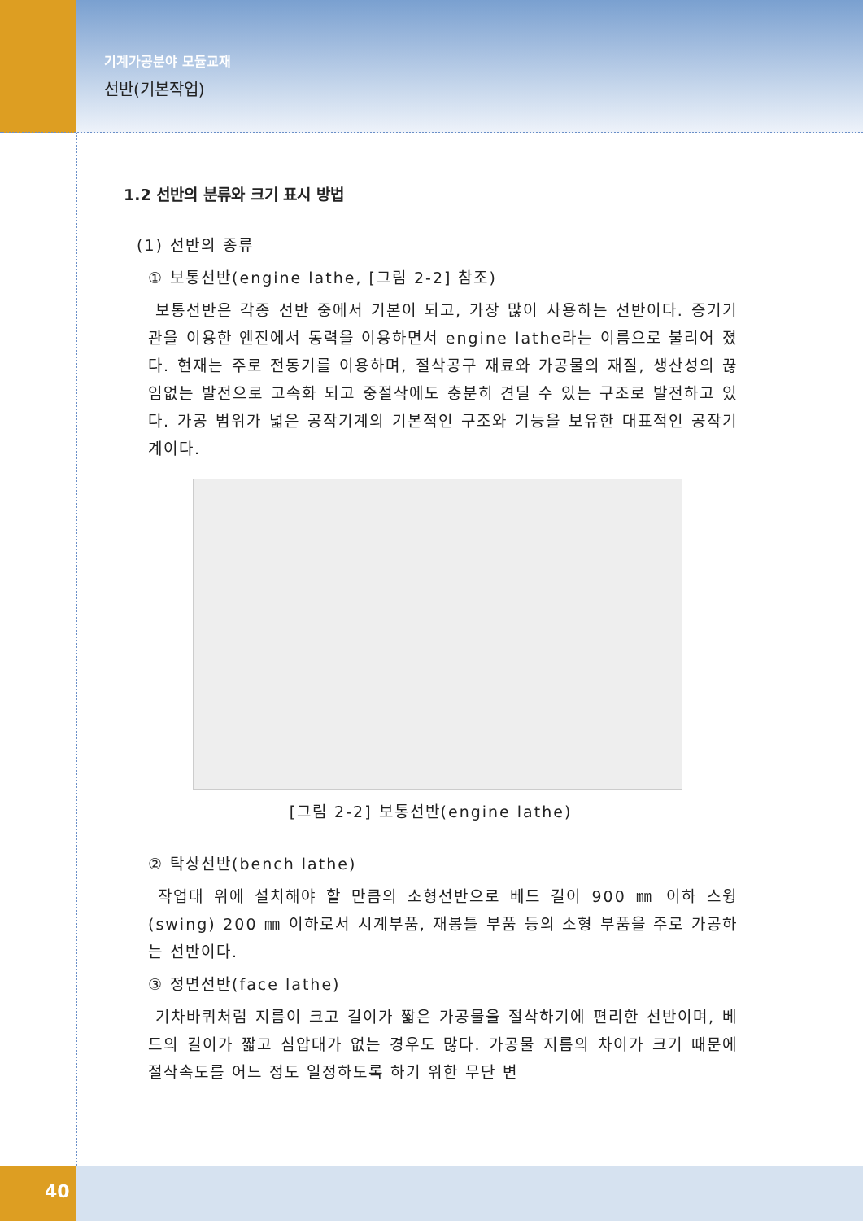기계가공분야 모듈교재
선반(기본작업)
1.2 선반의 분류와 크기 표시 방법
(1) 선반의 종류
① 보통선반(engine lathe, [그림 2-2] 참조)
보통선반은 각종 선반 중에서 기본이 되고, 가장 많이 사용하는 선반이다. 증기기관을 이용한 엔진에서 동력을 이용하면서 engine lathe라는 이름으로 불리어 졌다. 현재는 주로 전동기를 이용하며, 절삭공구 재료와 가공물의 재질, 생산성의 끊임없는 발전으로 고속화 되고 중절삭에도 충분히 견딜 수 있는 구조로 발전하고 있다. 가공 범위가 넓은 공작기계의 기본적인 구조와 기능을 보유한 대표적인 공작기계이다.
[그림 2-2] 보통선반(engine lathe)
② 탁상선반(bench lathe)
작업대 위에 설치해야 할 만큼의 소형선반으로 베드 길이 900 ㎜ 이하 스윙(swing) 200 ㎜ 이하로서 시계부품, 재봉틀 부품 등의 소형 부품을 주로 가공하는 선반이다.
③ 정면선반(face lathe)
기차바퀴처럼 지름이 크고 길이가 짧은 가공물을 절삭하기에 편리한 선반이며, 베드의 길이가 짧고 심압대가 없는 경우도 많다. 가공물 지름의 차이가 크기 때문에 절삭속도를 어느 정도 일정하도록 하기 위한 무단 변
40